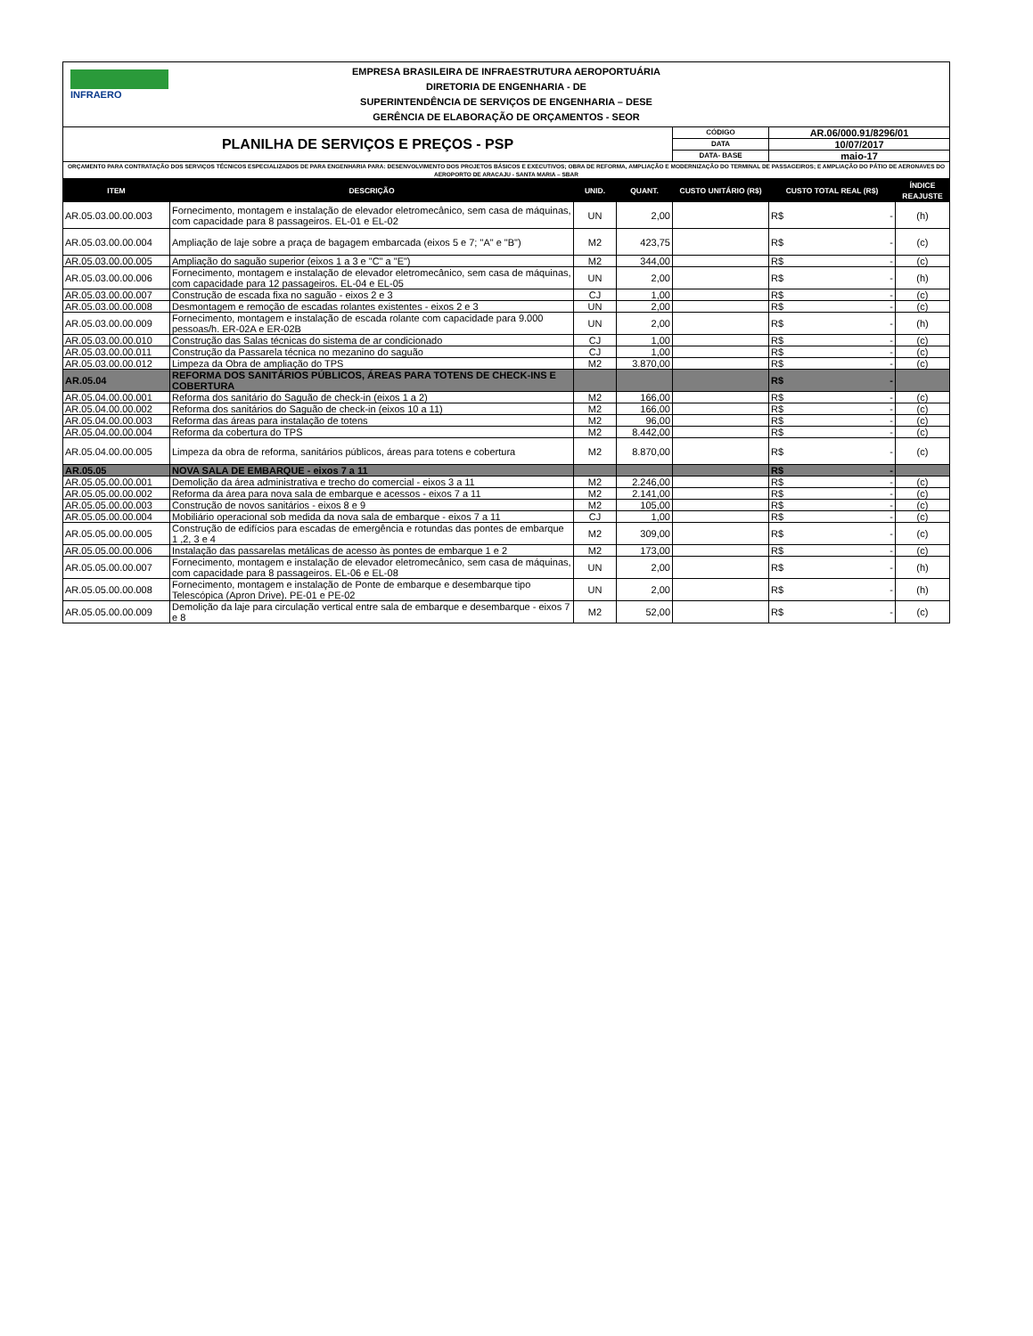| INFRAERO EMPRESA BRASILEIRA DE INFRAESTRUTURA AEROPORTUÁRIA DIRETORIA DE ENGENHARIA - DE SUPERINTENDÊNCIA DE SERVIÇOS DE ENGENHARIA – DESE GERÊNCIA DE ELABORAÇÃO DE ORÇAMENTOS - SEOR | | | | | | |
| PLANILHA DE SERVIÇOS E PREÇOS - PSP | | | | CÓDIGO | AR.06/000.91/8296/01 | |
| | | | | DATA | 10/07/2017 | |
| | | | | DATA- BASE | maio-17 | |
| ORÇAMENTO PARA CONTRATAÇÃO DOS SERVIÇOS TÉCNICOS ESPECIALIZADOS DE PARA ENGENHARIA PARA: DESENVOLVIMENTO DOS PROJETOS BÁSICOS E EXECUTIVOS; OBRA DE REFORMA, AMPLIAÇÃO E MODERNIZAÇÃO DO TERMINAL DE PASSAGEIROS; E AMPLIAÇÃO DO PÁTIO DE AERONAVES DO AEROPORTO DE ARACAJU - SANTA MARIA – SBAR | | | | | | |
| ITEM | DESCRIÇÃO | UNID. | QUANT. | CUSTO UNITÁRIO (R$) | CUSTO TOTAL REAL (R$) | ÍNDICE REAJUSTE |
| AR.05.03.00.00.003 | Fornecimento, montagem e instalação de elevador eletromecânico, sem casa de máquinas, com capacidade para 8 passageiros. EL-01 e EL-02 | UN | 2,00 | | R$ - | (h) |
| AR.05.03.00.00.004 | Ampliação de laje sobre a praça de bagagem embarcada (eixos 5 e 7; "A" e "B") | M2 | 423,75 | | R$ - | (c) |
| AR.05.03.00.00.005 | Ampliação do saguão superior (eixos 1 a 3 e "C" a "E") | M2 | 344,00 | | R$ - | (c) |
| AR.05.03.00.00.006 | Fornecimento, montagem e instalação de elevador eletromecânico, sem casa de máquinas, com capacidade para 12 passageiros. EL-04 e EL-05 | UN | 2,00 | | R$ - | (h) |
| AR.05.03.00.00.007 | Construção de escada fixa no saguão - eixos 2 e 3 | CJ | 1,00 | | R$ - | (c) |
| AR.05.03.00.00.008 | Desmontagem e remoção de escadas rolantes existentes - eixos 2 e 3 | UN | 2,00 | | R$ - | (c) |
| AR.05.03.00.00.009 | Fornecimento, montagem e instalação de escada rolante com capacidade para 9.000 pessoas/h. ER-02A e ER-02B | UN | 2,00 | | R$ - | (h) |
| AR.05.03.00.00.010 | Construção das Salas técnicas do sistema de ar condicionado | CJ | 1,00 | | R$ - | (c) |
| AR.05.03.00.00.011 | Construção da Passarela técnica no mezanino do saguão | CJ | 1,00 | | R$ - | (c) |
| AR.05.03.00.00.012 | Limpeza da Obra de ampliação do TPS | M2 | 3.870,00 | | R$ - | (c) |
| AR.05.04 | REFORMA DOS SANITÁRIOS PÚBLICOS, ÁREAS PARA TOTENS DE CHECK-INS E COBERTURA | | | | R$ - | |
| AR.05.04.00.00.001 | Reforma dos sanitário do Saguão de check-in (eixos 1 a 2) | M2 | 166,00 | | R$ - | (c) |
| AR.05.04.00.00.002 | Reforma dos sanitários do Saguão de check-in (eixos 10 a 11) | M2 | 166,00 | | R$ - | (c) |
| AR.05.04.00.00.003 | Reforma das áreas para instalação de totens | M2 | 96,00 | | R$ - | (c) |
| AR.05.04.00.00.004 | Reforma da cobertura do TPS | M2 | 8.442,00 | | R$ - | (c) |
| AR.05.04.00.00.005 | Limpeza da obra de reforma, sanitários públicos, áreas para totens e cobertura | M2 | 8.870,00 | | R$ - | (c) |
| AR.05.05 | NOVA SALA DE EMBARQUE - eixos 7 a 11 | | | | R$ - | |
| AR.05.05.00.00.001 | Demolição da área administrativa e trecho do comercial - eixos 3 a 11 | M2 | 2.246,00 | | R$ - | (c) |
| AR.05.05.00.00.002 | Reforma da área para nova sala de embarque e acessos - eixos 7 a 11 | M2 | 2.141,00 | | R$ - | (c) |
| AR.05.05.00.00.003 | Construção de novos sanitários - eixos 8 e 9 | M2 | 105,00 | | R$ - | (c) |
| AR.05.05.00.00.004 | Mobiliário operacional sob medida da nova sala de embarque - eixos 7 a 11 | CJ | 1,00 | | R$ - | (c) |
| AR.05.05.00.00.005 | Construção de edifícios para escadas de emergência e rotundas das pontes de embarque 1 ,2, 3 e 4 | M2 | 309,00 | | R$ - | (c) |
| AR.05.05.00.00.006 | Instalação das passarelas metálicas de acesso às pontes de embarque 1 e 2 | M2 | 173,00 | | R$ - | (c) |
| AR.05.05.00.00.007 | Fornecimento, montagem e instalação de elevador eletromecânico, sem casa de máquinas, com capacidade para 8 passageiros. EL-06 e EL-08 | UN | 2,00 | | R$ - | (h) |
| AR.05.05.00.00.008 | Fornecimento, montagem e instalação de Ponte de embarque e desembarque tipo Telescópica (Apron Drive). PE-01 e PE-02 | UN | 2,00 | | R$ - | (h) |
| AR.05.05.00.00.009 | Demolição da laje para circulação vertical entre sala de embarque e desembarque - eixos 7 e 8 | M2 | 52,00 | | R$ - | (c) |